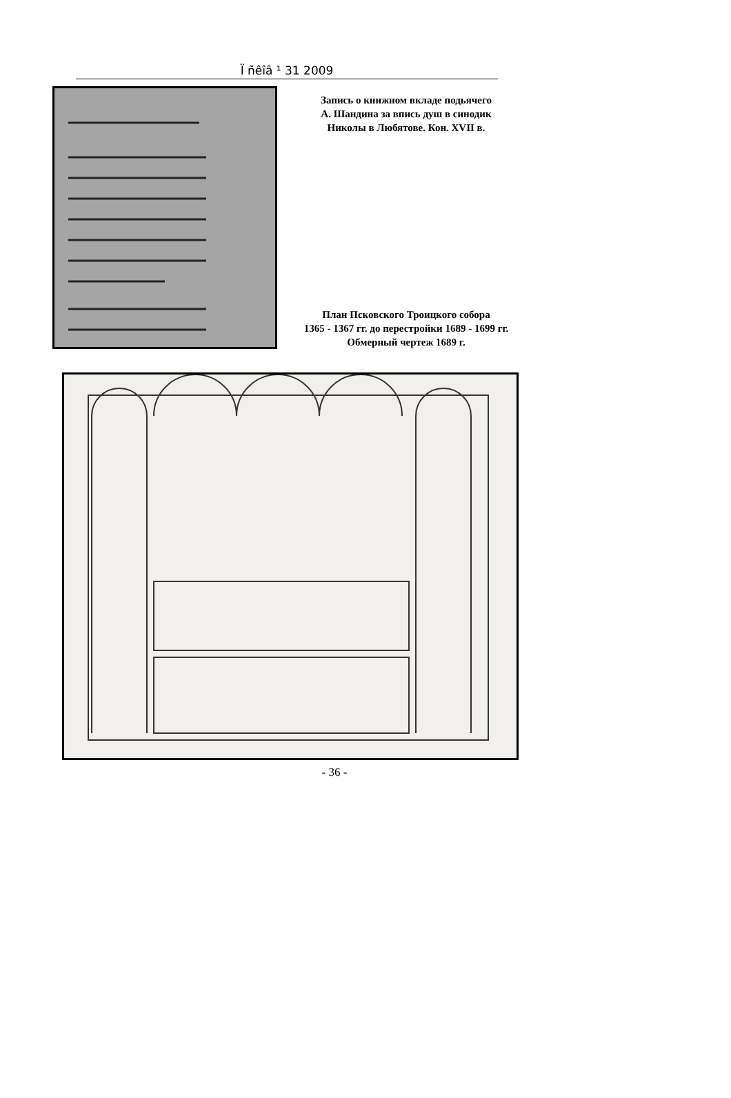Ï ñêîâ ¹ 31 2009
Запись о книжном вкладе подьячего
А. Шандина за впись душ в синодик
Николы в Любятове. Кон. XVII в.
План Псковского Троицкого собора
1365 - 1367 гг. до перестройки 1689 - 1699 гг.
Обмерный чертеж 1689 г.
- 36 -